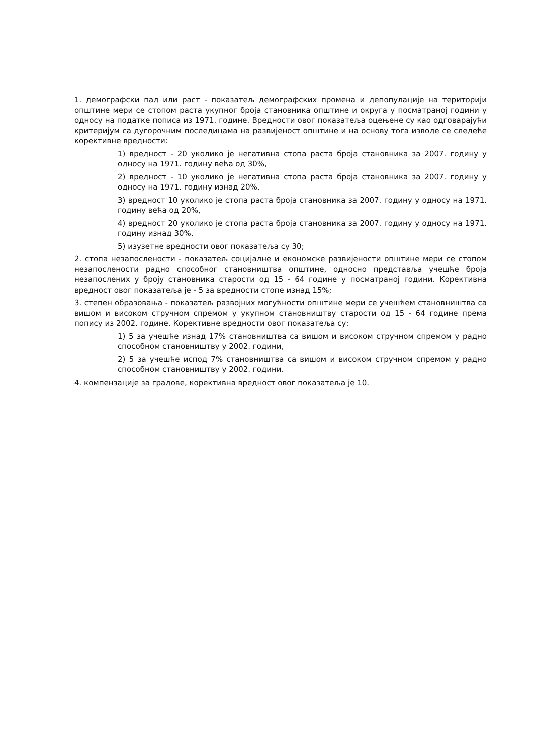1. демографски пад или раст - показатељ демографских промена и депопулације на територији општине мери се стопом раста укупног броја становника општине и округа у посматраној години у односу на податке пописа из 1971. године. Вредности овог показатеља оцењене су као одговарајући критеријум са дугорочним последицама на развијеност општине и на основу тога изводе се следеће корективне вредности:
1) вредност - 20 уколико је негативна стопа раста броја становника за 2007. годину у односу на 1971. годину већа од 30%,
2) вредност - 10 уколико је негативна стопа раста броја становника за 2007. годину у односу на 1971. годину изнад 20%,
3) вредност 10 уколико је стопа раста броја становника за 2007. годину у односу на 1971. годину већа од 20%,
4) вредност 20 уколико је стопа раста броја становника за 2007. годину у односу на 1971. годину изнад 30%,
5) изузетне вредности овог показатеља су 30;
2. стопа незапослености - показатељ социјалне и економске развијености општине мери се стопом незапослености радно способног становништва општине, односно представља учешће броја незапослених у броју становника старости од 15 - 64 године у посматраној години. Корективна вредност овог показатеља је - 5 за вредности стопе изнад 15%;
3. степен образовања - показатељ развојних могућности општине мери се учешћем становништва са вишом и високом стручном спремом у укупном становништву старости од 15 - 64 године према попису из 2002. године. Корективне вредности овог показатеља су:
1) 5 за учешће изнад 17% становништва са вишом и високом стручном спремом у радно способном становништву у 2002. години,
2) 5 за учешће испод 7% становништва са вишом и високом стручном спремом у радно способном становништву у 2002. години.
4. компензације за градове, корективна вредност овог показатеља је 10.